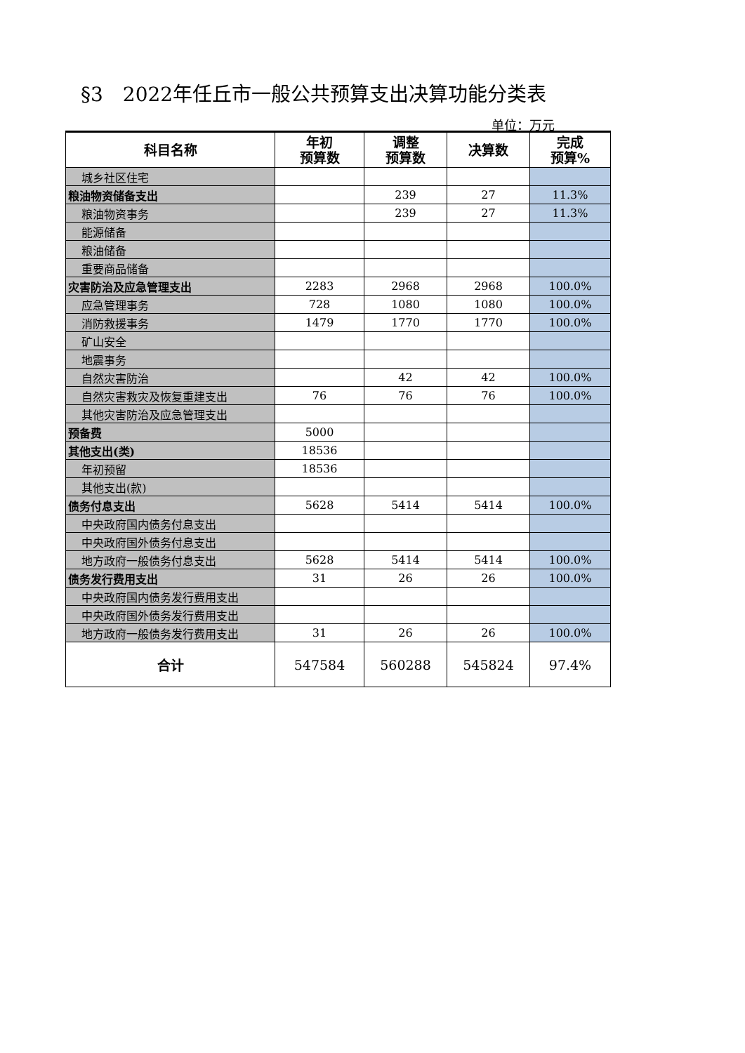§3　2022年任丘市一般公共预算支出决算功能分类表
单位：万元
| 科目名称 | 年初 预算数 | 调整 预算数 | 决算数 | 完成 预算% |
| --- | --- | --- | --- | --- |
| 城乡社区住宅 | | | | |
| 粮油物资储备支出 | | 239 | 27 | 11.3% |
| 粮油物资事务 | | 239 | 27 | 11.3% |
| 能源储备 | | | | |
| 粮油储备 | | | | |
| 重要商品储备 | | | | |
| 灾害防治及应急管理支出 | 2283 | 2968 | 2968 | 100.0% |
| 应急管理事务 | 728 | 1080 | 1080 | 100.0% |
| 消防救援事务 | 1479 | 1770 | 1770 | 100.0% |
| 矿山安全 | | | | |
| 地震事务 | | | | |
| 自然灾害防治 | | 42 | 42 | 100.0% |
| 自然灾害救灾及恢复重建支出 | 76 | 76 | 76 | 100.0% |
| 其他灾害防治及应急管理支出 | | | | |
| 预备费 | 5000 | | | |
| 其他支出(类) | 18536 | | | |
| 年初预留 | 18536 | | | |
| 其他支出(款) | | | | |
| 债务付息支出 | 5628 | 5414 | 5414 | 100.0% |
| 中央政府国内债务付息支出 | | | | |
| 中央政府国外债务付息支出 | | | | |
| 地方政府一般债务付息支出 | 5628 | 5414 | 5414 | 100.0% |
| 债务发行费用支出 | 31 | 26 | 26 | 100.0% |
| 中央政府国内债务发行费用支出 | | | | |
| 中央政府国外债务发行费用支出 | | | | |
| 地方政府一般债务发行费用支出 | 31 | 26 | 26 | 100.0% |
| 合计 | 547584 | 560288 | 545824 | 97.4% |